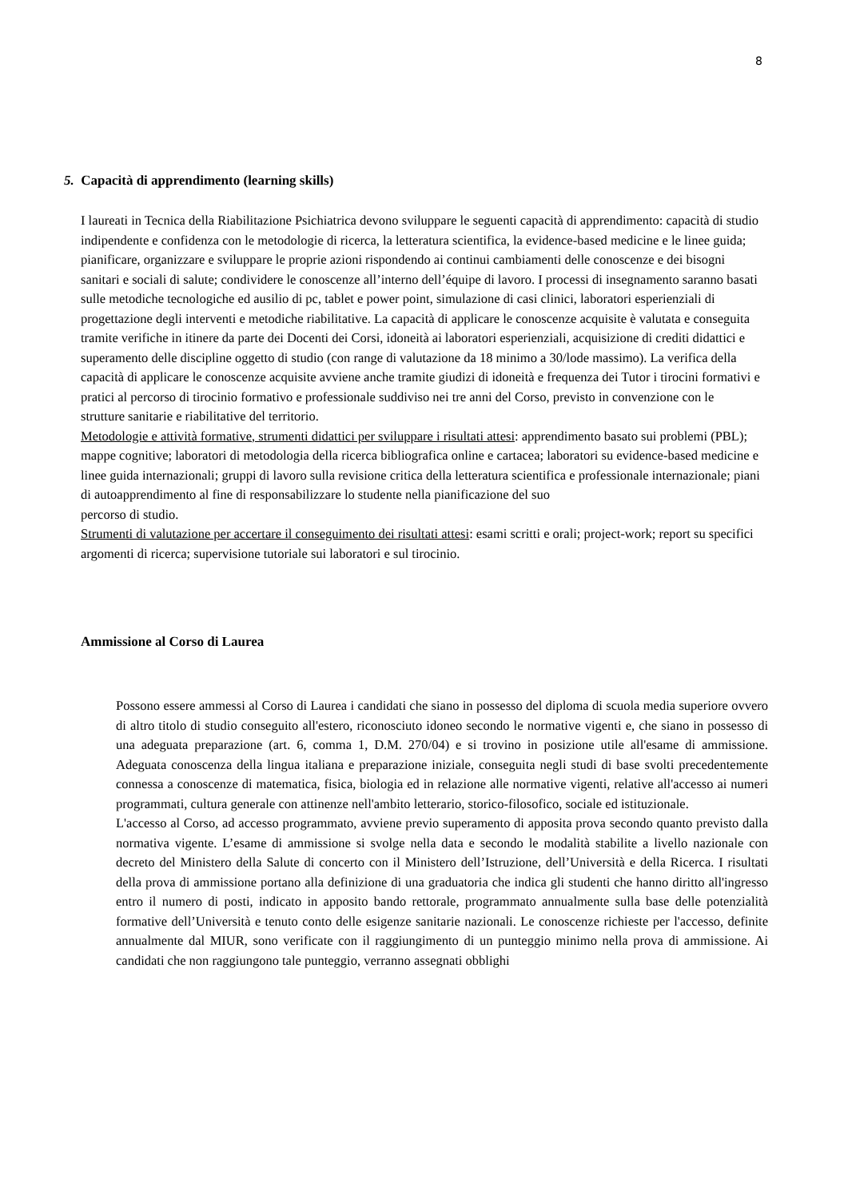8
5. Capacità di apprendimento (learning skills)
I laureati in Tecnica della Riabilitazione Psichiatrica devono sviluppare le seguenti capacità di apprendimento: capacità di studio indipendente e confidenza con le metodologie di ricerca, la letteratura scientifica, la evidence-based medicine e le linee guida; pianificare, organizzare e sviluppare le proprie azioni rispondendo ai continui cambiamenti delle conoscenze e dei bisogni sanitari e sociali di salute; condividere le conoscenze all’interno dell’équipe di lavoro. I processi di insegnamento saranno basati sulle metodiche tecnologiche ed ausilio di pc, tablet e power point, simulazione di casi clinici, laboratori esperienziali di progettazione degli interventi e metodiche riabilitative. La capacità di applicare le conoscenze acquisite è valutata e conseguita tramite verifiche in itinere da parte dei Docenti dei Corsi, idoneità ai laboratori esperienziali, acquisizione di crediti didattici e superamento delle discipline oggetto di studio (con range di valutazione da 18 minimo a 30/lode massimo). La verifica della capacità di applicare le conoscenze acquisite avviene anche tramite giudizi di idoneità e frequenza dei Tutor i tirocini formativi e pratici al percorso di tirocinio formativo e professionale suddiviso nei tre anni del Corso, previsto in convenzione con le strutture sanitarie e riabilitative del territorio.
Metodologie e attività formative, strumenti didattici per sviluppare i risultati attesi: apprendimento basato sui problemi (PBL); mappe cognitive; laboratori di metodologia della ricerca bibliografica online e cartacea; laboratori su evidence-based medicine e linee guida internazionali; gruppi di lavoro sulla revisione critica della letteratura scientifica e professionale internazionale; piani di autoapprendimento al fine di responsabilizzare lo studente nella pianificazione del suo
percorso di studio.
Strumenti di valutazione per accertare il conseguimento dei risultati attesi: esami scritti e orali; project-work; report su specifici argomenti di ricerca; supervisione tutoriale sui laboratori e sul tirocinio.
Ammissione al Corso di Laurea
Possono essere ammessi al Corso di Laurea i candidati che siano in possesso del diploma di scuola media superiore ovvero di altro titolo di studio conseguito all'estero, riconosciuto idoneo secondo le normative vigenti e, che siano in possesso di una adeguata preparazione (art. 6, comma 1, D.M. 270/04) e si trovino in posizione utile all'esame di ammissione. Adeguata conoscenza della lingua italiana e preparazione iniziale, conseguita negli studi di base svolti precedentemente connessa a conoscenze di matematica, fisica, biologia ed in relazione alle normative vigenti, relative all'accesso ai numeri programmati, cultura generale con attinenze nell'ambito letterario, storico-filosofico, sociale ed istituzionale.
L'accesso al Corso, ad accesso programmato, avviene previo superamento di apposita prova secondo quanto previsto dalla normativa vigente. L’esame di ammissione si svolge nella data e secondo le modalità stabilite a livello nazionale con decreto del Ministero della Salute di concerto con il Ministero dell’Istruzione, dell’Università e della Ricerca. I risultati della prova di ammissione portano alla definizione di una graduatoria che indica gli studenti che hanno diritto all'ingresso entro il numero di posti, indicato in apposito bando rettorale, programmato annualmente sulla base delle potenzialità formative dell’Università e tenuto conto delle esigenze sanitarie nazionali. Le conoscenze richieste per l'accesso, definite annualmente dal MIUR, sono verificate con il raggiungimento di un punteggio minimo nella prova di ammissione. Ai candidati che non raggiungono tale punteggio, verranno assegnati obblighi